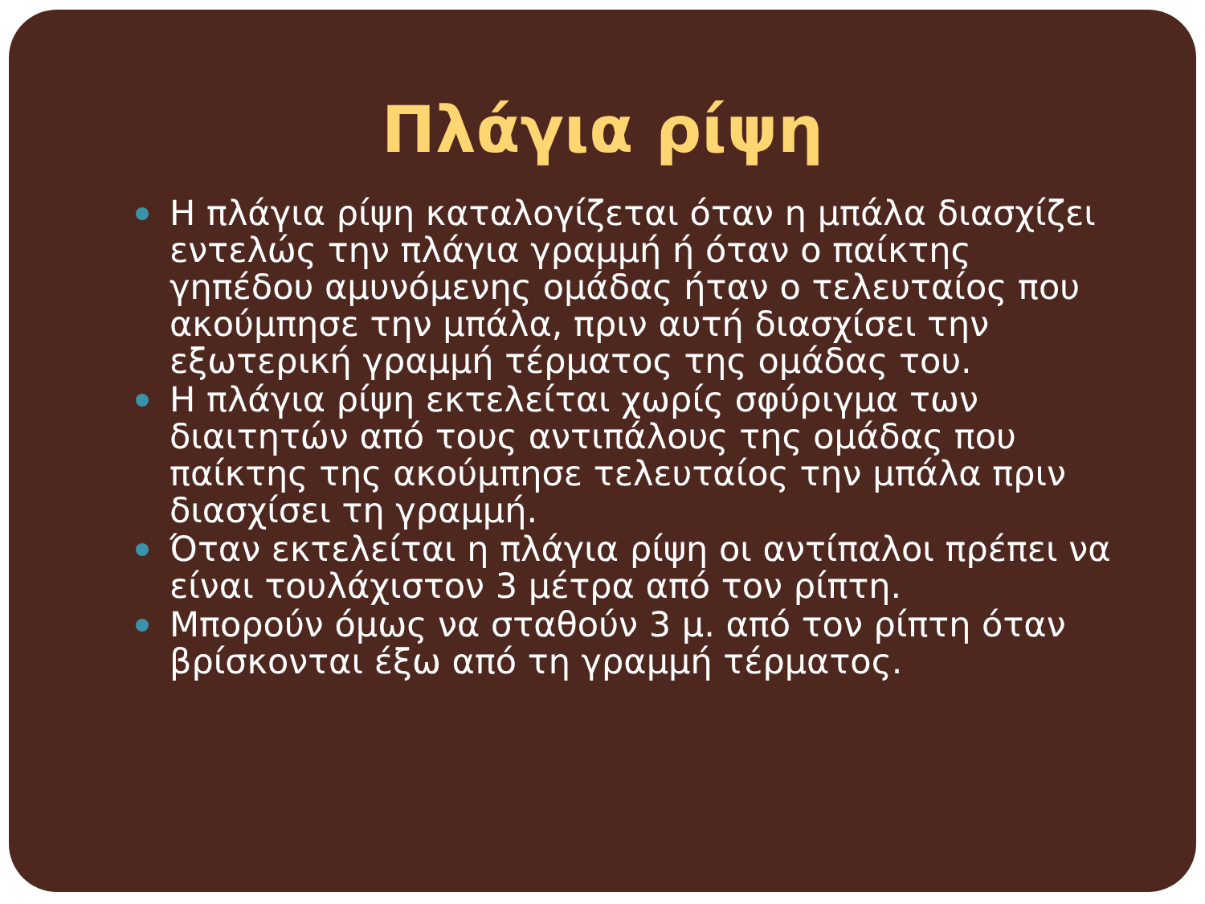Πλάγια ρίψη
Η πλάγια ρίψη καταλογίζεται όταν η μπάλα διασχίζει εντελώς την πλάγια γραμμή ή όταν ο παίκτης γηπέδου αμυνόμενης ομάδας ήταν ο τελευταίος που ακούμπησε την μπάλα, πριν αυτή διασχίσει την εξωτερική γραμμή τέρματος της ομάδας του.
Η πλάγια ρίψη εκτελείται χωρίς σφύριγμα των διαιτητών από τους αντιπάλους της ομάδας που παίκτης της ακούμπησε τελευταίος την μπάλα πριν διασχίσει τη γραμμή.
Όταν εκτελείται η πλάγια ρίψη οι αντίπαλοι πρέπει να είναι τουλάχιστον 3 μέτρα από τον ρίπτη.
Μπορούν όμως να σταθούν 3 μ. από τον ρίπτη όταν βρίσκονται έξω από τη γραμμή τέρματος.